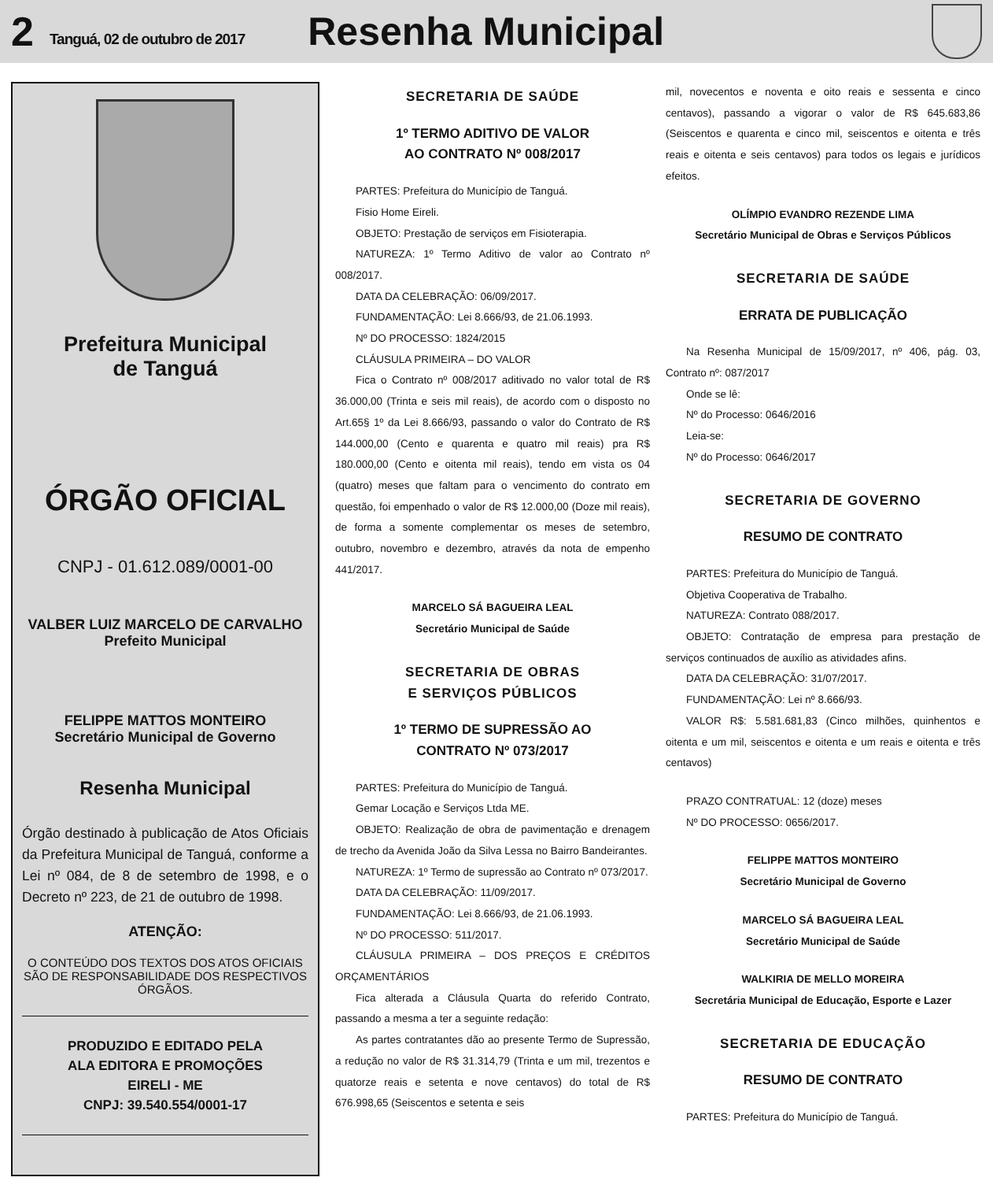2 Tanguá, 02 de outubro de 2017 Resenha Municipal
Prefeitura Municipal
de Tanguá
ÓRGÃO OFICIAL
CNPJ - 01.612.089/0001-00
VALBER LUIZ MARCELO DE CARVALHO
Prefeito Municipal
FELIPPE MATTOS MONTEIRO
Secretário Municipal de Governo
Resenha Municipal
Órgão destinado à publicação de Atos Oficiais da Prefeitura Municipal de Tanguá, conforme a Lei nº 084, de 8 de setembro de 1998, e o Decreto nº 223, de 21 de outubro de 1998.
ATENÇÃO:
O CONTEÚDO DOS TEXTOS DOS ATOS OFICIAIS SÃO DE RESPONSABILIDADE DOS RESPECTIVOS ÓRGÃOS.
PRODUZIDO E EDITADO PELA
ALA EDITORA E PROMOÇÕES
EIRELI - ME
CNPJ: 39.540.554/0001-17
SECRETARIA DE SAÚDE
1º TERMO ADITIVO DE VALOR
AO CONTRATO Nº 008/2017
PARTES: Prefeitura do Município de Tanguá.
Fisio Home Eireli.
OBJETO: Prestação de serviços em Fisioterapia.
NATUREZA: 1º Termo Aditivo de valor ao Contrato nº 008/2017.
DATA DA CELEBRAÇÃO: 06/09/2017.
FUNDAMENTAÇÃO: Lei 8.666/93, de 21.06.1993.
Nº DO PROCESSO: 1824/2015
CLÁUSULA PRIMEIRA – DO VALOR
Fica o Contrato nº 008/2017 aditivado no valor total de R$ 36.000,00 (Trinta e seis mil reais), de acordo com o disposto no Art.65§ 1º da Lei 8.666/93, passando o valor do Contrato de R$ 144.000,00 (Cento e quarenta e quatro mil reais) pra R$ 180.000,00 (Cento e oitenta mil reais), tendo em vista os 04 (quatro) meses que faltam para o vencimento do contrato em questão, foi empenhado o valor de R$ 12.000,00 (Doze mil reais), de forma a somente complementar os meses de setembro, outubro, novembro e dezembro, através da nota de empenho 441/2017.
MARCELO SÁ BAGUEIRA LEAL
Secretário Municipal de Saúde
SECRETARIA DE OBRAS
E SERVIÇOS PÚBLICOS
1º TERMO DE SUPRESSÃO AO
CONTRATO Nº 073/2017
PARTES: Prefeitura do Município de Tanguá.
Gemar Locação e Serviços Ltda ME.
OBJETO: Realização de obra de pavimentação e drenagem de trecho da Avenida João da Silva Lessa no Bairro Bandeirantes.
NATUREZA: 1º Termo de supressão ao Contrato nº 073/2017.
DATA DA CELEBRAÇÃO: 11/09/2017.
FUNDAMENTAÇÃO: Lei 8.666/93, de 21.06.1993.
Nº DO PROCESSO: 511/2017.
CLÁUSULA PRIMEIRA – DOS PREÇOS E CRÉDITOS ORÇAMENTÁRIOS
Fica alterada a Cláusula Quarta do referido Contrato, passando a mesma a ter a seguinte redação:
As partes contratantes dão ao presente Termo de Supressão, a redução no valor de R$ 31.314,79 (Trinta e um mil, trezentos e quatorze reais e setenta e nove centavos) do total de R$ 676.998,65 (Seiscentos e setenta e seis
mil, novecentos e noventa e oito reais e sessenta e cinco centavos), passando a vigorar o valor de R$ 645.683,86 (Seiscentos e quarenta e cinco mil, seiscentos e oitenta e três reais e oitenta e seis centavos) para todos os legais e jurídicos efeitos.
OLÍMPIO EVANDRO REZENDE LIMA
Secretário Municipal de Obras e Serviços Públicos
SECRETARIA DE SAÚDE
ERRATA DE PUBLICAÇÃO
Na Resenha Municipal de 15/09/2017, nº 406, pág. 03, Contrato nº: 087/2017
Onde se lê:
Nº do Processo: 0646/2016
Leia-se:
Nº do Processo: 0646/2017
SECRETARIA DE GOVERNO
RESUMO DE CONTRATO
PARTES: Prefeitura do Município de Tanguá.
Objetiva Cooperativa de Trabalho.
NATUREZA: Contrato 088/2017.
OBJETO: Contratação de empresa para prestação de serviços continuados de auxílio as atividades afins.
DATA DA CELEBRAÇÃO: 31/07/2017.
FUNDAMENTAÇÃO: Lei nº 8.666/93.
VALOR R$: 5.581.681,83 (Cinco milhões, quinhentos e oitenta e um mil, seiscentos e oitenta e um reais e oitenta e três centavos)
PRAZO CONTRATUAL: 12 (doze) meses
Nº DO PROCESSO: 0656/2017.
FELIPPE MATTOS MONTEIRO
Secretário Municipal de Governo
MARCELO SÁ BAGUEIRA LEAL
Secretário Municipal de Saúde
WALKIRIA DE MELLO MOREIRA
Secretária Municipal de Educação, Esporte e Lazer
SECRETARIA DE EDUCAÇÃO
RESUMO DE CONTRATO
PARTES: Prefeitura do Município de Tanguá.